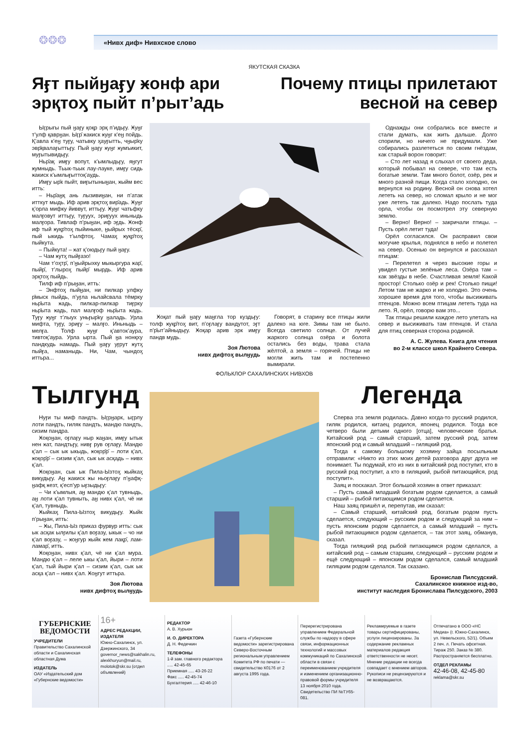❂❂❂ «Нивх диф» Нивхское слово
ЯКУТСКАЯ СКАЗКА
Яӻт пыйӈаӻу ӿонф ари эрқтоӽ пыйт п’рыт’адь
Почему птицы прилетают весной на север
Ыӷрыгы пый ӈаӻу қоқр эрқ п’идьӻу. Ӿуӈг т’улф қаврӈан. Ыӷр̆ ӿакиск ӿуӈг к’еӈ пойдь. Қ’авла к’еӈ туӻу, чатьвку ӽауӻытть, чӈыр̆ку эвр̆қвалаӻыттьӻу. Пый ӈаӻу ӿуӈг ӿумъикит, муӻытывидьӻу.
Ньр̆ақ имӻу вопут, к’ымлыдьӻу, яӈгут ӿумныдь. Тьык-тьык лау-лауке, имӻу сидь ӿакиск к’ымлыӻыттоқ’аудь.
Имӻу ыр̆к пыйт, виӻытыныӈан, ӿыйм вес итть:
– Ньр̆аӈқ ань лызивиӈан, ни п’атак итткут мыдь. Иф арив эрқтоӽ вир̆адь. Ӿуӈг қ’орла мифку йиввут, иттьӻу. Ӿуӈг чатьфку малӻовут иттьӻу, туӻуух, эриӻуух иньныдь малӻора. Тивлаф п’рыӈан, иф эӻдь. Ӿонф иф тый ӿуқр̆тоӽ пыйиныке, ӈыйрых тёскр̆, пый ыкидь т’ылфтоӽ. Чамаӽ ӿуқр̆тоӽ пыйкута.
– Пыйкута! – ӿат қ’оюдьӻу пый ӈаӻу.
– Чам ӿутӽ пыйӻазо!
Чам т’оӽтр̆, п’ӈыйрыхку мыкыргура ӿар̆, пыйр̆, т’лыроӽ пыйр̆ мырдь. Иф арив эрқтоӽ пыйдь.
Тилф иф п’рыӈан, итть:
– Энфтоӽ пыйӈан, ни пилкар улфку р̆мыск пыйдь, п’уӻла ньлайсвала тёмрку ньр̆ыта ӿадь, пилкар-пилкар тиӻрку ньр̆ыта ӿадь, пал малӻоф ньр̆ыта ӿадь. Туӻу ӿуӈг т’лыух уньӻыр̆ку ӈаладь. Урла мифта, туӻу, эриӻу – малӻо. Иньныдь – мелӻа. Толф ӿуӈг қ’авток’аура, тивтоқ’аура. Урла ырта. Пый ӈа нонқху пандкудь намадь. Пый ӈаӻу уӻрут ӿутӽ пыйӻа, наманыдь. Ни, Чам, чындоӽ иттьра...
Ӿоқат пый ӈаӻу маӈгла тор куздьӻу: толф ӿуқр̆тоӽ вит, п’оӻлаӻу вандутот, эӻт п’р̆ыт’айныдьӻу. Ӿоқар арив эрк имӻу пандв мудь.
Зоя Лютова
нивх дифтоӽ вылӈудь
Говорят, в старину все птицы жили далеко на юге. Зимы там не было. Всегда светило солнце. От лучей жаркого солнца озёра и болота остались без воды, трава стала жёлтой, а земля – горячей. Птицы не могли жить там и постепенно вымирали.
Однажды они собрались все вместе и стали думать, как жить дальше. Долго спорили, но ничего не придумали. Уже собирались разлететься по своим гнёздам, как старый ворон говорит:
– Сто лет назад я слыхал от своего деда, который побывал на севере, что там есть богатые земли. Там много болот, озёр, рек и много разной пищи. Когда стало холодно, он вернулся на родину. Весной он снова хотел лететь на север, но сломал крыло и не мог уже лететь так далеко. Надо послать туда орла, чтобы он посмотрел эту северную землю.
– Верно! Верно! – закричали птицы. – Пусть орёл летит туда!
Орёл согласился. Он расправил свои могучие крылья, поднялся в небо и полетел на север. Осенью он вернулся и рассказал птицам:
– Перелетел я через высокие горы и увидел густые зелёные леса. Озёра там – как звёзды в небе. Счастливая земля! Какой простор! Столько озёр и рек! Столько пищи! Летом там не жарко и не холодно. Это очень хорошее время для того, чтобы высиживать птенцов. Можно всем птицам лететь туда на лето. Я, орёл, говорю вам это...
Так птицы решили каждое лето улетать на север и высиживать там птенцов. И стала для птиц северная сторона родиной.
А. С. Жулева. Книга для чтения
во 2-м классе школ Крайнего Севера.
ФОЛЬКЛОР САХАЛИНСКИХ НИВХОВ
Тылгунд Легенда
Нуӻи ты миф пандть. Ыӷрӈарк, ыӷрлу лоти пандть, гиляк пандть, мандю пандть, сизим пандра.
Ӿоқоӈан, оӻлаӻу ныр ӿаӈан, имӻу ытык нен ӿат, пандтьӻу, нивӻ рув оӻлаӻу. Мандю қ’ал – сык ык ыкыдь, ӿоқор̆р̆ – лоти қ’ал, ӿоқор̆р̆ – сизим қ’ал, сык ык асқадь – нивх қ’ал.
Ӿоқоӈан, сык ык Пила-Ызтоӽ ӿыйкаӽ викудьӻу. Аӈ ӿакиск ӿы ньоӻлаӻу п’ӈафқ-ӈафқ ӿезт, қ’есп’ур ыӻзыдьӻу:
– Чи к’ымлыя, аӈ мандю қ’ал тувныдь, аӈ лоти қ’ал тувныть, аӈ нивх қ’ал, чё ни қ’ал, тувныдь.
Ӿыйкаӽ Пила-Ызтоӽ викудьӻу. Ӿыйк п’рыӈан, итть:
– Ӿы, Пила-Ыз приказ фурвур итть: сык ык асқак ылӻилы қ’ал воӻазу, ыкык – чо ни қ’ал воӻазу, – ӿоӈгур ӿыйк ӿем лақр̆, лам-ламар̆, итть.
Ӿоқоӈан, нивх қ’ал, чё ни қ’ал мура. Мандю қ’ал – леле ыкы қ’ал, йыри – лоти қ’ал, тый йыри қ’ал – сизим қ’ал, сык ык асқа қ’ал – нивх қ’ал. Ӿоӈгут иттьра.
Зоя Лютова
нивх дифтоӽ вылӈудь
Сперва эта земля родилась. Давно когда-то русский родился, гиляк родился, китаец родился, японец родился. Тогда все четверо были детьми одного [отца], человеческие братья. Китайский род – самый старший, затем русский род, затем японский род и самый младший – гиляцкий род.
Тогда к самому большому хозяину зайца посыльным отправили: «Никто из этих моих детей разговора друг друга не понимает. Ты подумай, кто из них в китайский род поступит, кто в русский род поступит, а кто в гиляцкий, рыбой питающийся, род поступит».
Заяц и поскакал. Этот большой хозяин в ответ приказал:
– Пусть самый младший богатым родом сделается, а самый старший – рыбой питающимся родом сделается.
Наш заяц пришёл и, перепутав, им сказал:
– Самый старший, китайский род, богатым родом пусть сделается, следующий – русским родом и следующий за ним – пусть японским родом сделается, а самый младший – пусть рыбой питающимся родом сделается, – так этот заяц, обманув, сказал.
Тогда гиляцкий род рыбой питающимся родом сделался, а китайский род – самым старшим, следующий – русским родом и ещё следующий – японским родом сделался, самый младший гиляцким родом сделался. Так сказано.
Бронислав Пилсудский.
Сахалинское книжное изд-во,
институт наследия Бронислава Пилсудского, 2003
ГУБЕРНСКИЕ ВЕДОМОСТИ
УЧРЕДИТЕЛИ
Правительство Сахалинской области и Сахалинская областная Дума
ИЗДАТЕЛЬ
ОАУ «Издательский дом «Губернские ведомости»
16+
АДРЕС РЕДАКЦИИ, ИЗДАТЕЛЯ
Южно-Сахалинск, ул. Дзержинского, 34 governor_news@sakhalin.ru, alexkhuryun@mail.ru, molotok@skr.su (отдел объявлений)
РЕДАКТОР
А. В. Хурьюн
И. О. ДИРЕКТОРА
Д. Н. Федечкин
ТЕЛЕФОНЫ
1-й зам. главного редактора ..... 42-45-65
Приемная ..... 43-26-22
Факс ..... 42-45-74
Бухгалтерия ..... 42-46-10
Газета «Губернские ведомости» зарегистрирована Северо-Восточным региональным управлением Комитета РФ по печати — свидетельство К0176 от 2 августа 1995 года.
Перерегистрирована управлением Федеральной службы по надзору в сфере связи, информационных технологий и массовых коммуникаций по Сахалинской области в связи с переименованием учредителя и изменением организационно-правовой формы учредителя 13 ноября 2010 года. Свидетельство ПИ №ТУ65-081.
Рекламируемые в газете товары сертифицированы, услуги лицензированы. За содержание рекламных материалов редакция ответственности не несет. Мнение редакции не всегда совпадает с мнением авторов. Рукописи не рецензируются и не возвращаются.
Отпечатано в ООО «НС Медиа» (г. Южно-Сахалинск, ул. Невельского, 52/1). Объем 2 печ. л. Печать офсетная. Тираж 250. Заказ № 380. Распространяется бесплатно.
ОТДЕЛ РЕКЛАМЫ
42-46-08, 42-45-80
reklama@skr.su